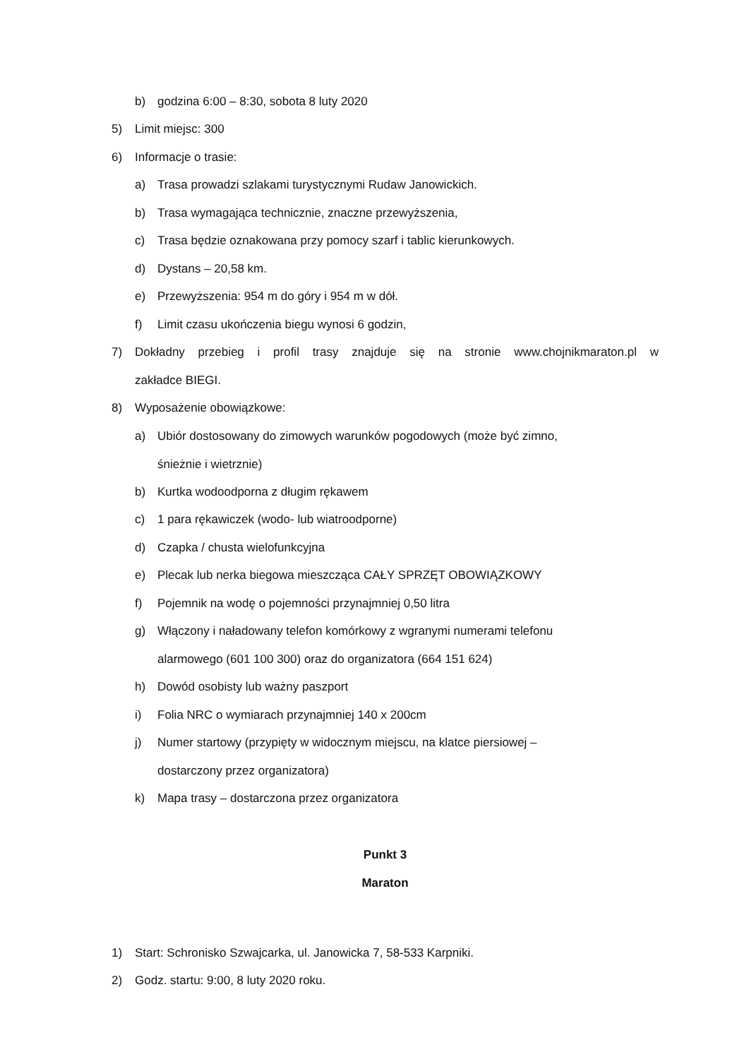b) godzina 6:00 – 8:30, sobota 8 luty 2020
5) Limit miejsc: 300
6) Informacje o trasie:
a) Trasa prowadzi szlakami turystycznymi Rudaw Janowickich.
b) Trasa wymagająca technicznie, znaczne przewyższenia,
c) Trasa będzie oznakowana przy pomocy szarf i tablic kierunkowych.
d) Dystans – 20,58 km.
e) Przewyższenia: 954 m do góry i 954 m w dół.
f) Limit czasu ukończenia biegu wynosi 6 godzin,
7) Dokładny przebieg i profil trasy znajduje się na stronie www.chojnikmaraton.pl w
zakładce BIEGI.
8) Wyposażenie obowiązkowe:
a) Ubiór dostosowany do zimowych warunków pogodowych (może być zimno,
śnieżnie i wietrznie)
b) Kurtka wodoodporna z długim rękawem
c) 1 para rękawiczek (wodo- lub wiatroodporne)
d) Czapka / chusta wielofunkcyjna
e) Plecak lub nerka biegowa mieszcząca CAŁY SPRZĘT OBOWIĄZKOWY
f) Pojemnik na wodę o pojemności przynajmniej 0,50 litra
g) Włączony i naładowany telefon komórkowy z wgranymi numerami telefonu
alarmowego (601 100 300) oraz do organizatora (664 151 624)
h) Dowód osobisty lub ważny paszport
i) Folia NRC o wymiarach przynajmniej 140 x 200cm
j) Numer startowy (przypięty w widocznym miejscu, na klatce piersiowej –
dostarczony przez organizatora)
k) Mapa trasy – dostarczona przez organizatora
Punkt 3
Maraton
1) Start: Schronisko Szwajcarka, ul. Janowicka 7, 58-533 Karpniki.
2) Godz. startu: 9:00, 8 luty 2020 roku.